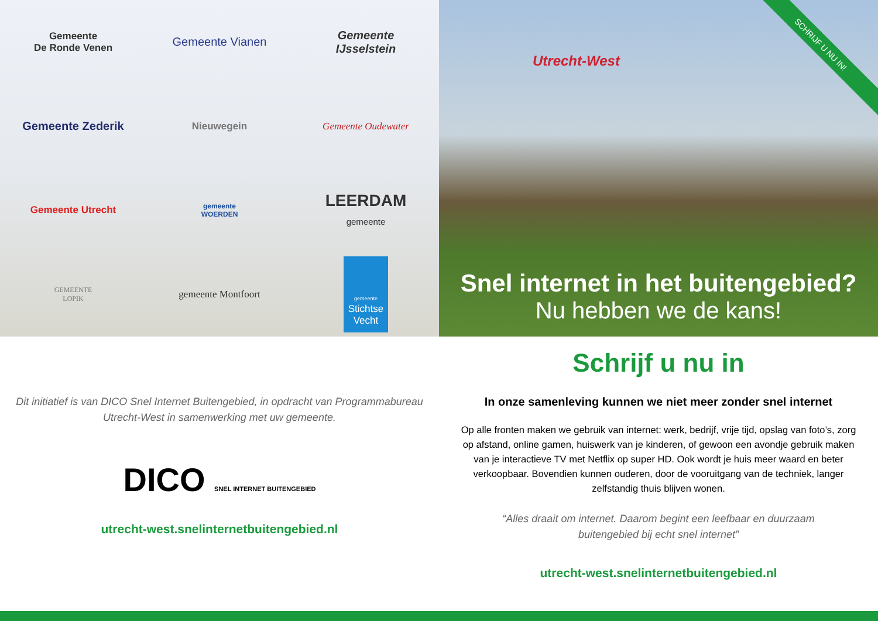Gemeente
De Ronde Venen
Gemeente Vianen
Gemeente
IJsselstein
Gemeente Zederik
Nieuwegein
Gemeente Oudewater
Gemeente Utrecht
gemeente
WOERDEN
LEERDAM
gemeente
GEMEENTE
LOPIK
gemeente Montfoort
gemeente
Stichtse
Vecht
Utrecht-West
SCHRIJF U NU IN!
Snel internet in het buitengebied?
Nu hebben we de kans!
Dit initiatief is van DICO Snel Internet Buitengebied, in opdracht van Programmabureau
Utrecht-West in samenwerking met uw gemeente.
DICO SNEL INTERNET BUITENGEBIED
utrecht-west.snelinternetbuitengebied.nl
Schrijf u nu in
In onze samenleving kunnen we niet meer zonder snel internet
Op alle fronten maken we gebruik van internet: werk, bedrijf, vrije tijd, opslag van foto’s, zorg op afstand, online gamen, huiswerk van je kinderen, of gewoon een avondje gebruik maken van je interactieve TV met Netflix op super HD. Ook wordt je huis meer waard en beter verkoopbaar. Bovendien kunnen ouderen, door de vooruitgang van de techniek, langer zelfstandig thuis blijven wonen.
“Alles draait om internet. Daarom begint een leefbaar en duurzaam
buitengebied bij echt snel internet”
utrecht-west.snelinternetbuitengebied.nl